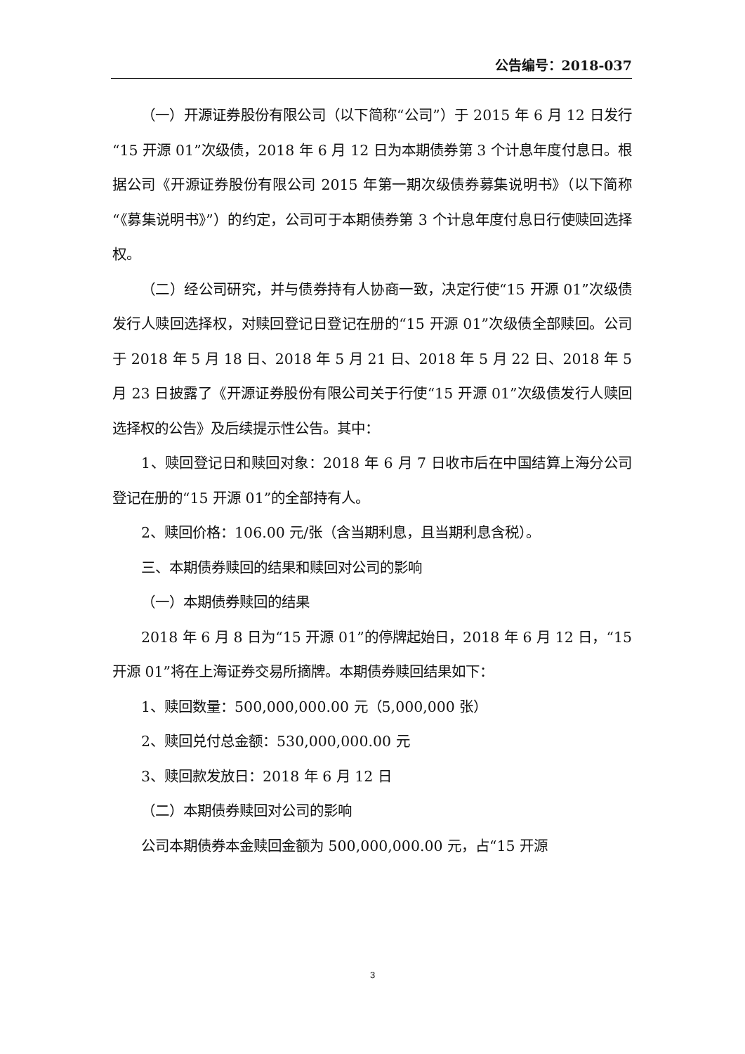公告编号：2018-037
（一）开源证券股份有限公司（以下简称“公司”）于 2015 年 6 月 12 日发行“15 开源 01”次级债，2018 年 6 月 12 日为本期债券第 3 个计息年度付息日。根据公司《开源证券股份有限公司 2015 年第一期次级债券募集说明书》（以下简称“《募集说明书》”）的约定，公司可于本期债券第 3 个计息年度付息日行使赎回选择权。
（二）经公司研究，并与债券持有人协商一致，决定行使“15 开源 01”次级债发行人赎回选择权，对赎回登记日登记在册的“15 开源 01”次级债全部赎回。公司于 2018 年 5 月 18 日、2018 年 5 月 21 日、2018 年 5 月 22 日、2018 年 5 月 23 日披露了《开源证券股份有限公司关于行使“15 开源 01”次级债发行人赎回选择权的公告》及后续提示性公告。其中：
1、赎回登记日和赎回对象：2018 年 6 月 7 日收市后在中国结算上海分公司登记在册的“15 开源 01”的全部持有人。
2、赎回价格：106.00 元/张（含当期利息，且当期利息含税）。
三、本期债券赎回的结果和赎回对公司的影响
（一）本期债券赎回的结果
2018 年 6 月 8 日为“15 开源 01”的停牌起始日，2018 年 6 月 12 日，“15 开源 01”将在上海证券交易所摘牌。本期债券赎回结果如下：
1、赎回数量：500,000,000.00 元（5,000,000 张）
2、赎回兑付总金额：530,000,000.00 元
3、赎回款发放日：2018 年 6 月 12 日
（二）本期债券赎回对公司的影响
公司本期债券本金赎回金额为 500,000,000.00 元，占“15 开源
3